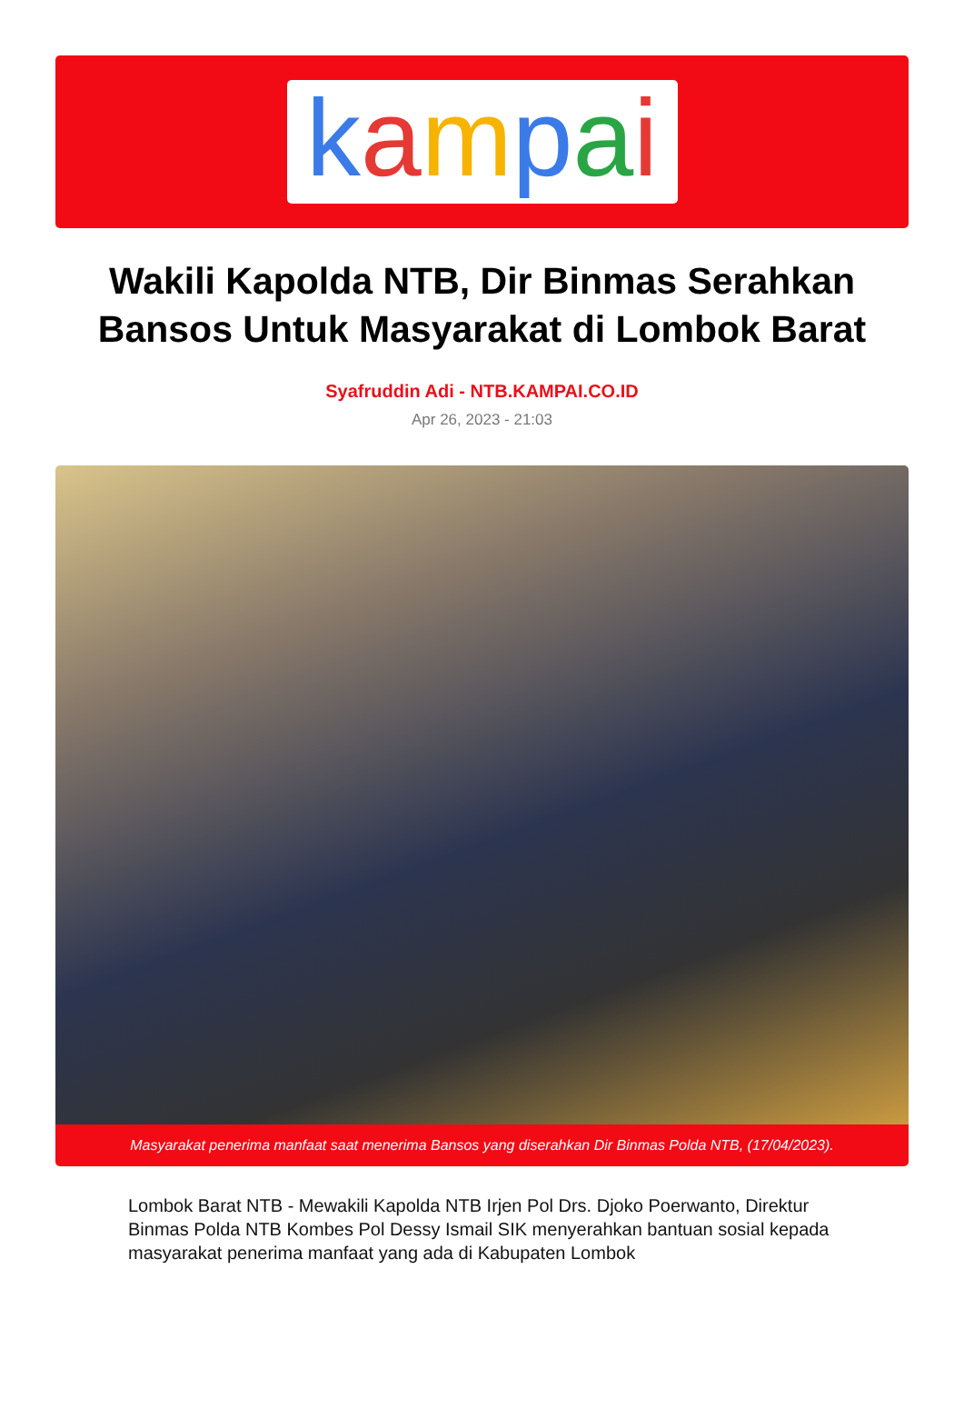kampai
Wakili Kapolda NTB, Dir Binmas Serahkan Bansos Untuk Masyarakat di Lombok Barat
Syafruddin Adi - NTB.KAMPAI.CO.ID
Apr 26, 2023 - 21:03
Masyarakat penerima manfaat saat menerima Bansos yang diserahkan Dir Binmas Polda NTB, (17/04/2023).
Lombok Barat NTB - Mewakili Kapolda NTB Irjen Pol Drs. Djoko Poerwanto, Direktur Binmas Polda NTB Kombes Pol Dessy Ismail SIK menyerahkan bantuan sosial kepada masyarakat penerima manfaat yang ada di Kabupaten Lombok